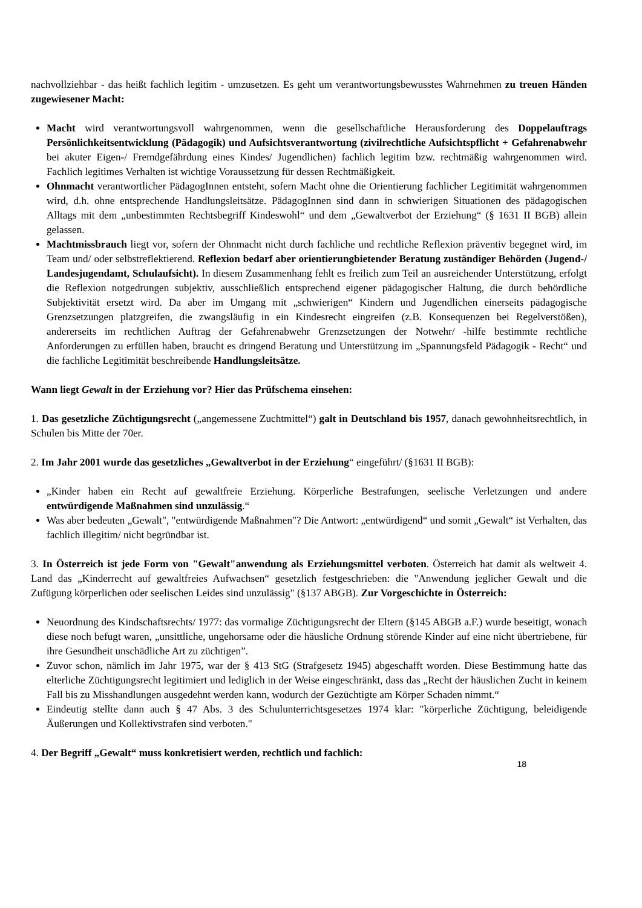nachvollziehbar - das heißt fachlich legitim - umzusetzen. Es geht um verantwortungsbewusstes Wahrnehmen zu treuen Händen zugewiesener Macht:
Macht wird verantwortungsvoll wahrgenommen, wenn die gesellschaftliche Herausforderung des Doppelauftrags Persönlichkeitsentwicklung (Pädagogik) und Aufsichtsverantwortung (zivilrechtliche Aufsichtspflicht + Gefahrenabwehr bei akuter Eigen-/ Fremdgefährdung eines Kindes/ Jugendlichen) fachlich legitim bzw. rechtmäßig wahrgenommen wird. Fachlich legitimes Verhalten ist wichtige Voraussetzung für dessen Rechtmäßigkeit.
Ohnmacht verantwortlicher PädagogInnen entsteht, sofern Macht ohne die Orientierung fachlicher Legitimität wahrgenommen wird, d.h. ohne entsprechende Handlungsleitsätze. PädagogInnen sind dann in schwierigen Situationen des pädagogischen Alltags mit dem „unbestimmten Rechtsbegriff Kindeswohl“ und dem „Gewaltverbot der Erziehung“ (§ 1631 II BGB) allein gelassen.
Machtmissbrauch liegt vor, sofern der Ohnmacht nicht durch fachliche und rechtliche Reflexion präventiv begegnet wird, im Team und/ oder selbstreflektierend. Reflexion bedarf aber orientierungbietender Beratung zuständiger Behörden (Jugend-/ Landesjugendamt, Schulaufsicht). In diesem Zusammenhang fehlt es freilich zum Teil an ausreichender Unterstützung, erfolgt die Reflexion notgedrungen subjektiv, ausschließlich entsprechend eigener pädagogischer Haltung, die durch behördliche Subjektivität ersetzt wird. Da aber im Umgang mit „schwierigen“ Kindern und Jugendlichen einerseits pädagogische Grenzsetzungen platzgreifen, die zwangsläufig in ein Kindesrecht eingreifen (z.B. Konsequenzen bei Regelverstößen), andererseits im rechtlichen Auftrag der Gefahrenabwehr Grenzsetzungen der Notwehr/ -hilfe bestimmte rechtliche Anforderungen zu erfüllen haben, braucht es dringend Beratung und Unterstützung im „Spannungsfeld Pädagogik - Recht“ und die fachliche Legitimität beschreibende Handlungsleitsätze.
Wann liegt Gewalt in der Erziehung vor? Hier das Prüfschema einsehen:
1. Das gesetzliche Züchtigungsrecht („angemessene Zuchtmittel“) galt in Deutschland bis 1957, danach gewohnheitsrechtlich, in Schulen bis Mitte der 70er.
2. Im Jahr 2001 wurde das gesetzliches „Gewaltverbot in der Erziehung“ eingeführt/ (§1631 II BGB):
„Kinder haben ein Recht auf gewaltfreie Erziehung. Körperliche Bestrafungen, seelische Verletzungen und andere entwürdigende Maßnahmen sind unzulässig.“
Was aber bedeuten „Gewalt", "entwürdigende Maßnahmen"? Die Antwort: „entwürdigend“ und somit „Gewalt“ ist Verhalten, das fachlich illegitim/ nicht begründbar ist.
3. In Österreich ist jede Form von "Gewalt"anwendung als Erziehungsmittel verboten. Österreich hat damit als weltweit 4. Land das „Kinderrecht auf gewaltfreies Aufwachsen“ gesetzlich festgeschrieben: die "Anwendung jeglicher Gewalt und die Zufügung körperlichen oder seelischen Leides sind unzulässig" (§137 ABGB). Zur Vorgeschichte in Österreich:
Neuordnung des Kindschaftsrechts/ 1977: das vormalige Züchtigungsrecht der Eltern (§145 ABGB a.F.) wurde beseitigt, wonach diese noch befugt waren, „unsittliche, ungehorsame oder die häusliche Ordnung störende Kinder auf eine nicht übertriebene, für ihre Gesundheit unschädliche Art zu züchtigen”.
Zuvor schon, nämlich im Jahr 1975, war der § 413 StG (Strafgesetz 1945) abgeschafft worden. Diese Bestimmung hatte das elterliche Züchtigungsrecht legitimiert und lediglich in der Weise eingeschränkt, dass das „Recht der häuslichen Zucht in keinem Fall bis zu Misshandlungen ausgedehnt werden kann, wodurch der Gezüchtigte am Körper Schaden nimmt.“
Eindeutig stellte dann auch § 47 Abs. 3 des Schulunterrichtsgesetzes 1974 klar: "körperliche Züchtigung, beleidigende Äußerungen und Kollektivstrafen sind verboten."
4. Der Begriff „Gewalt“ muss konkretisiert werden, rechtlich und fachlich:
18